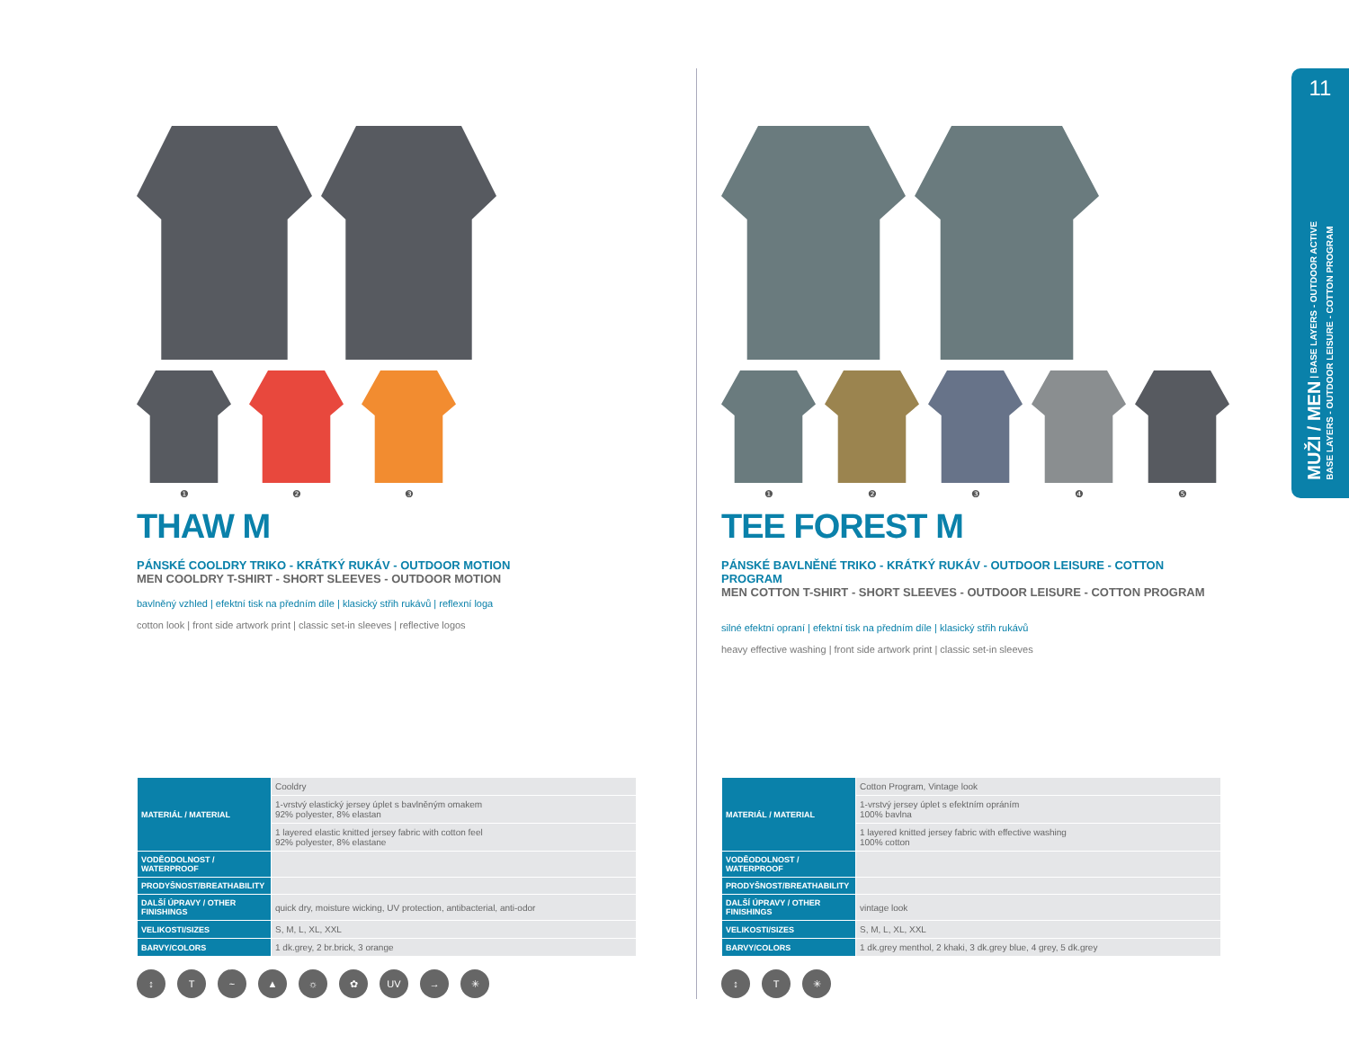❶ ❷ ❸
THAW M
PÁNSKÉ COOLDRY TRIKO - KRÁTKÝ RUKÁV - OUTDOOR MOTION
MEN COOLDRY T-SHIRT - SHORT SLEEVES - OUTDOOR MOTION
bavlněný vzhled | efektní tisk na předním díle | klasický střih rukávů | reflexní loga
cotton look | front side artwork print | classic set-in sleeves | reflective logos
| MATERIÁL / MATERIAL | Cooldry |
| | 1-vrstvý elastický jersey úplet s bavlněným omakem 92% polyester, 8% elastan |
| | 1 layered elastic knitted jersey fabric with cotton feel 92% polyester, 8% elastane |
| VODĚODOLNOST / WATERPROOF | |
| PRODYŠNOST/BREATHABILITY | |
| DALŠÍ ÚPRAVY / OTHER FINISHINGS | quick dry, moisture wicking, UV protection, antibacterial, anti-odor |
| VELIKOSTI/SIZES | S, M, L, XL, XXL |
| BARVY/COLORS | 1 dk.grey, 2 br.brick, 3 orange |
↕ T ~ ▲ ☼ ✿ UV → ✳
❶ ❷ ❸ ❹ ❺
TEE FOREST M
PÁNSKÉ BAVLNĚNÉ TRIKO - KRÁTKÝ RUKÁV - OUTDOOR LEISURE - COTTON PROGRAM
MEN COTTON T-SHIRT - SHORT SLEEVES - OUTDOOR LEISURE - COTTON PROGRAM
silné efektní opraní | efektní tisk na předním díle | klasický střih rukávů
heavy effective washing | front side artwork print | classic set-in sleeves
| MATERIÁL / MATERIAL | Cotton Program, Vintage look |
| | 1-vrstvý jersey úplet s efektním opráním 100% bavlna |
| | 1 layered knitted jersey fabric with effective washing 100% cotton |
| VODĚODOLNOST / WATERPROOF | |
| PRODYŠNOST/BREATHABILITY | |
| DALŠÍ ÚPRAVY / OTHER FINISHINGS | vintage look |
| VELIKOSTI/SIZES | S, M, L, XL, XXL |
| BARVY/COLORS | 1 dk.grey menthol, 2 khaki, 3 dk.grey blue, 4 grey, 5 dk.grey |
↕ T ✳
11
MUŽI / MEN | BASE LAYERS - OUTDOOR ACTIVE
BASE LAYERS - OUTDOOR LEISURE - COTTON PROGRAM